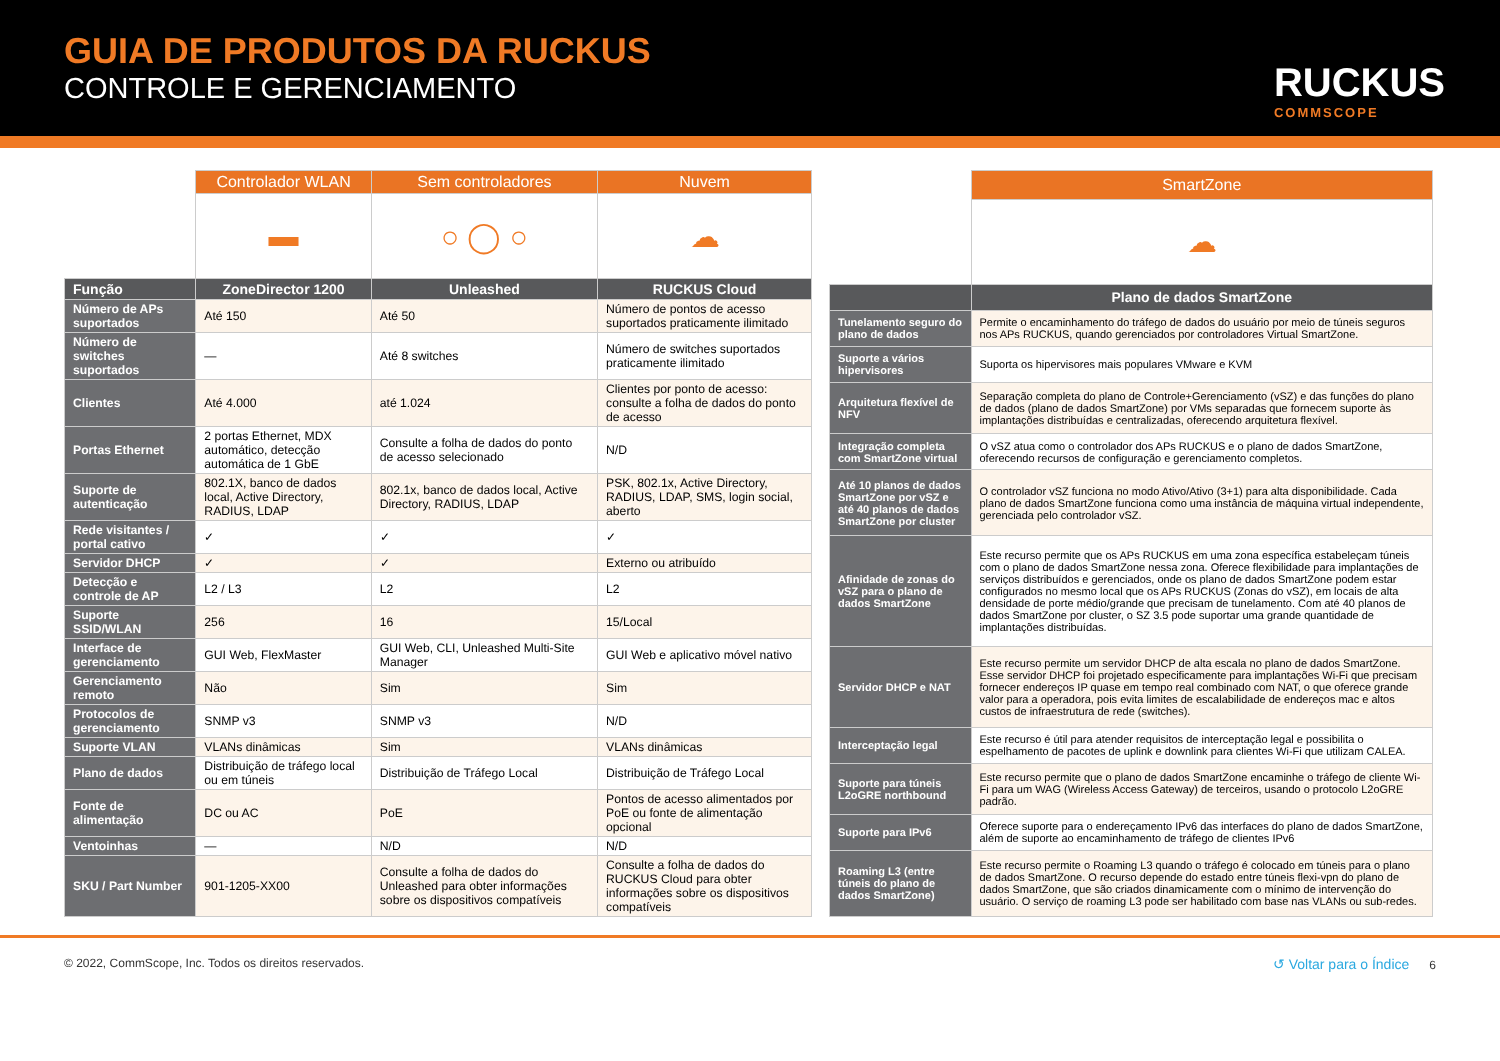GUIA DE PRODUTOS DA RUCKUS
CONTROLE E GERENCIAMENTO
RUCKUS
COMMSCOPE
| | Controlador WLAN | Sem controladores | Nuvem |
| | ▬ | ○ ◯ ○ | ☁ |
| Função | ZoneDirector 1200 | Unleashed | RUCKUS Cloud |
| Número de APs suportados | Até 150 | Até 50 | Número de pontos de acesso suportados praticamente ilimitado |
| Número de switches suportados | — | Até 8 switches | Número de switches suportados praticamente ilimitado |
| Clientes | Até 4.000 | até 1.024 | Clientes por ponto de acesso: consulte a folha de dados do ponto de acesso |
| Portas Ethernet | 2 portas Ethernet, MDX automático, detecção automática de 1 GbE | Consulte a folha de dados do ponto de acesso selecionado | N/D |
| Suporte de autenticação | 802.1X, banco de dados local, Active Directory, RADIUS, LDAP | 802.1x, banco de dados local, Active Directory, RADIUS, LDAP | PSK, 802.1x, Active Directory, RADIUS, LDAP, SMS, login social, aberto |
| Rede visitantes / portal cativo | ✓ | ✓ | ✓ |
| Servidor DHCP | ✓ | ✓ | Externo ou atribuído |
| Detecção e controle de AP | L2 / L3 | L2 | L2 |
| Suporte SSID/WLAN | 256 | 16 | 15/Local |
| Interface de gerenciamento | GUI Web, FlexMaster | GUI Web, CLI, Unleashed Multi-Site Manager | GUI Web e aplicativo móvel nativo |
| Gerenciamento remoto | Não | Sim | Sim |
| Protocolos de gerenciamento | SNMP v3 | SNMP v3 | N/D |
| Suporte VLAN | VLANs dinâmicas | Sim | VLANs dinâmicas |
| Plano de dados | Distribuição de tráfego local ou em túneis | Distribuição de Tráfego Local | Distribuição de Tráfego Local |
| Fonte de alimentação | DC ou AC | PoE | Pontos de acesso alimentados por PoE ou fonte de alimentação opcional |
| Ventoinhas | — | N/D | N/D |
| SKU / Part Number | 901-1205-XX00 | Consulte a folha de dados do Unleashed para obter informações sobre os dispositivos compatíveis | Consulte a folha de dados do RUCKUS Cloud para obter informações sobre os dispositivos compatíveis |
| | SmartZone |
| | ☁ |
| | Plano de dados SmartZone |
| Tunelamento seguro do plano de dados | Permite o encaminhamento do tráfego de dados do usuário por meio de túneis seguros nos APs RUCKUS, quando gerenciados por controladores Virtual SmartZone. |
| Suporte a vários hipervisores | Suporta os hipervisores mais populares VMware e KVM |
| Arquitetura flexível de NFV | Separação completa do plano de Controle+Gerenciamento (vSZ) e das funções do plano de dados (plano de dados SmartZone) por VMs separadas que fornecem suporte às implantações distribuídas e centralizadas, oferecendo arquitetura flexível. |
| Integração completa com SmartZone virtual | O vSZ atua como o controlador dos APs RUCKUS e o plano de dados SmartZone, oferecendo recursos de configuração e gerenciamento completos. |
| Até 10 planos de dados SmartZone por vSZ e até 40 planos de dados SmartZone por cluster | O controlador vSZ funciona no modo Ativo/Ativo (3+1) para alta disponibilidade. Cada plano de dados SmartZone funciona como uma instância de máquina virtual independente, gerenciada pelo controlador vSZ. |
| Afinidade de zonas do vSZ para o plano de dados SmartZone | Este recurso permite que os APs RUCKUS em uma zona específica estabeleçam túneis com o plano de dados SmartZone nessa zona. Oferece flexibilidade para implantações de serviços distribuídos e gerenciados, onde os plano de dados SmartZone podem estar configurados no mesmo local que os APs RUCKUS (Zonas do vSZ), em locais de alta densidade de porte médio/grande que precisam de tunelamento. Com até 40 planos de dados SmartZone por cluster, o SZ 3.5 pode suportar uma grande quantidade de implantações distribuídas. |
| Servidor DHCP e NAT | Este recurso permite um servidor DHCP de alta escala no plano de dados SmartZone. Esse servidor DHCP foi projetado especificamente para implantações Wi-Fi que precisam fornecer endereços IP quase em tempo real combinado com NAT, o que oferece grande valor para a operadora, pois evita limites de escalabilidade de endereços mac e altos custos de infraestrutura de rede (switches). |
| Interceptação legal | Este recurso é útil para atender requisitos de interceptação legal e possibilita o espelhamento de pacotes de uplink e downlink para clientes Wi-Fi que utilizam CALEA. |
| Suporte para túneis L2oGRE northbound | Este recurso permite que o plano de dados SmartZone encaminhe o tráfego de cliente Wi-Fi para um WAG (Wireless Access Gateway) de terceiros, usando o protocolo L2oGRE padrão. |
| Suporte para IPv6 | Oferece suporte para o endereçamento IPv6 das interfaces do plano de dados SmartZone, além de suporte ao encaminhamento de tráfego de clientes IPv6 |
| Roaming L3 (entre túneis do plano de dados SmartZone) | Este recurso permite o Roaming L3 quando o tráfego é colocado em túneis para o plano de dados SmartZone. O recurso depende do estado entre túneis flexi-vpn do plano de dados SmartZone, que são criados dinamicamente com o mínimo de intervenção do usuário. O serviço de roaming L3 pode ser habilitado com base nas VLANs ou sub-redes. |
© 2022, CommScope, Inc. Todos os direitos reservados. ↺ Voltar para o Índice 6